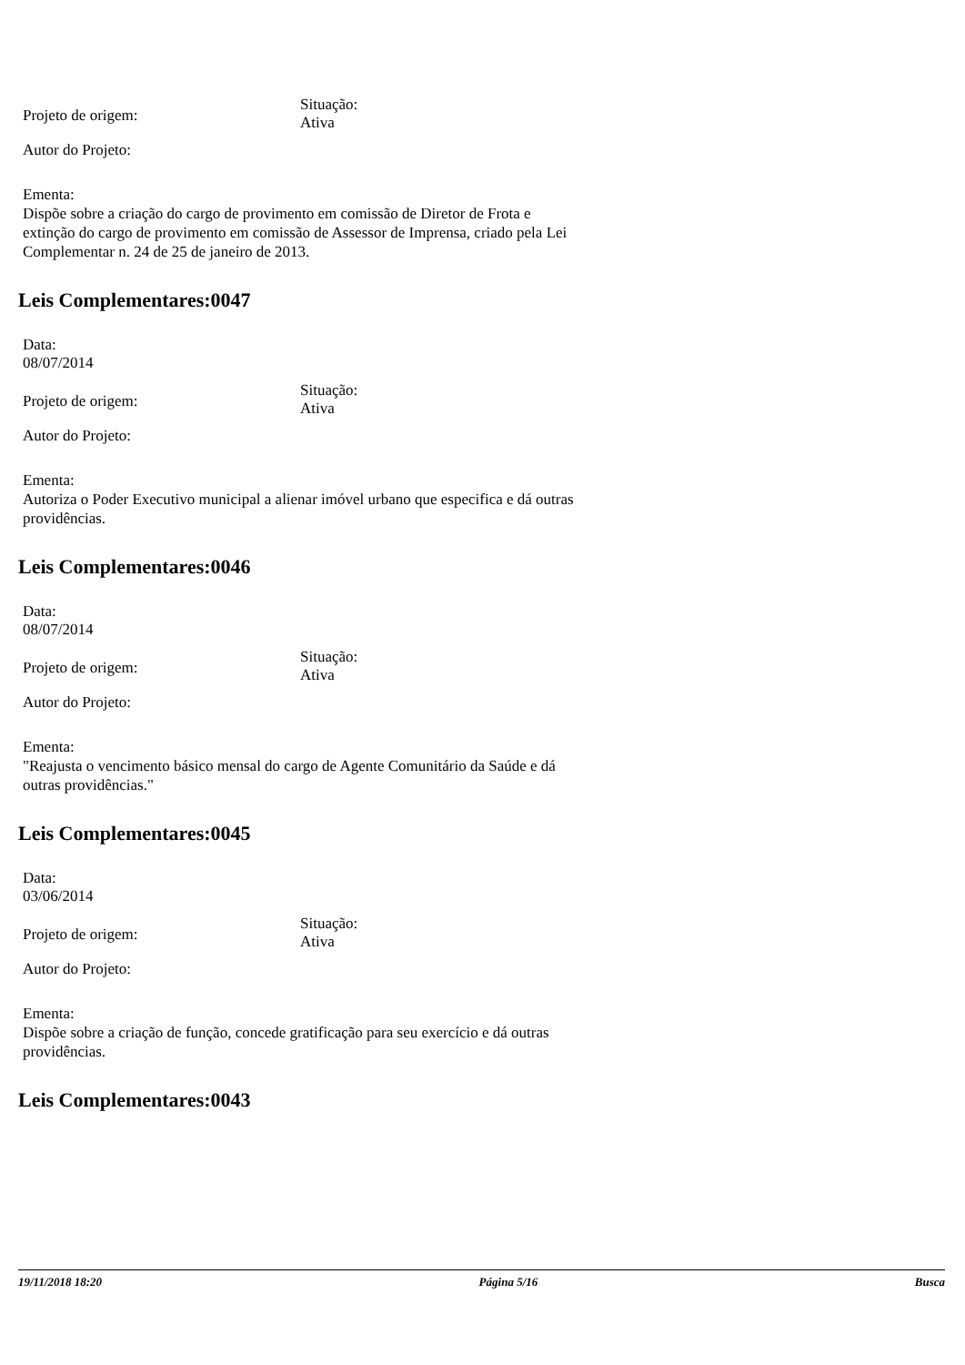Projeto de origem:
Situação:
Ativa
Autor do Projeto:
Ementa:
Dispõe sobre a criação do cargo de provimento em comissão de Diretor de Frota e extinção do cargo de provimento em comissão de Assessor de Imprensa, criado pela Lei Complementar n. 24 de 25 de janeiro de 2013.
Leis Complementares:0047
Data:
08/07/2014
Projeto de origem:
Situação:
Ativa
Autor do Projeto:
Ementa:
Autoriza o Poder Executivo municipal a alienar imóvel urbano que especifica e dá outras providências.
Leis Complementares:0046
Data:
08/07/2014
Projeto de origem:
Situação:
Ativa
Autor do Projeto:
Ementa:
"Reajusta o vencimento básico mensal do cargo de Agente Comunitário da Saúde e dá outras providências."
Leis Complementares:0045
Data:
03/06/2014
Projeto de origem:
Situação:
Ativa
Autor do Projeto:
Ementa:
Dispõe sobre a criação de função, concede gratificação para seu exercício e dá outras providências.
Leis Complementares:0043
19/11/2018 18:20 Página 5/16 Busca